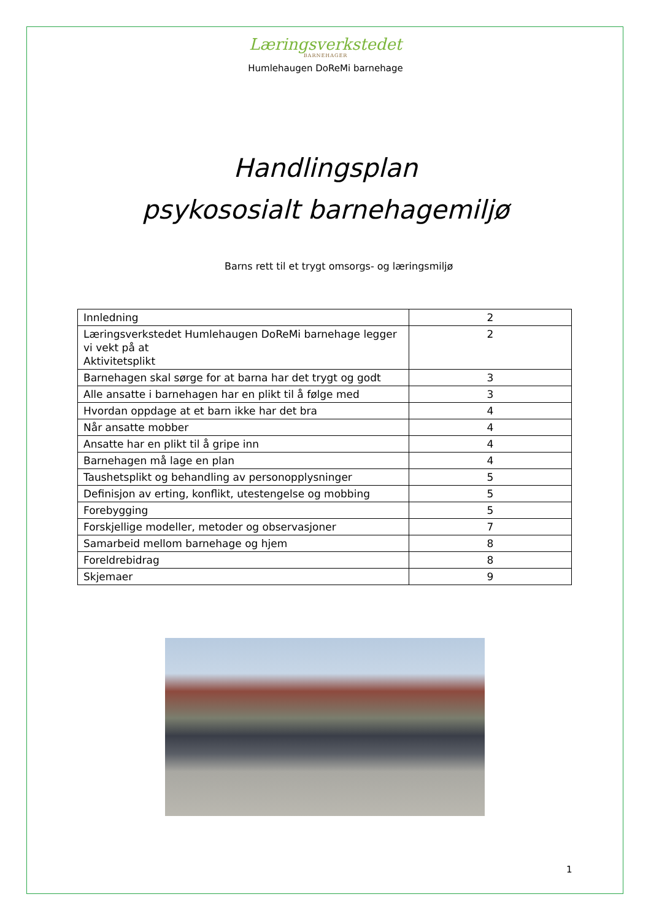Læringsverkstedet
BARNEHAGER
Humlehaugen DoReMi barnehage
Handlingsplan
psykososialt barnehagemiljø
Barns rett til et trygt omsorgs- og læringsmiljø
| Innledning | 2 |
| Læringsverkstedet Humlehaugen DoReMi barnehage legger vi vekt på at Aktivitetsplikt | 2 |
| Barnehagen skal sørge for at barna har det trygt og godt | 3 |
| Alle ansatte i barnehagen har en plikt til å følge med | 3 |
| Hvordan oppdage at et barn ikke har det bra | 4 |
| Når ansatte mobber | 4 |
| Ansatte har en plikt til å gripe inn | 4 |
| Barnehagen må lage en plan | 4 |
| Taushetsplikt og behandling av personopplysninger | 5 |
| Definisjon av erting, konflikt, utestengelse og mobbing | 5 |
| Forebygging | 5 |
| Forskjellige modeller, metoder og observasjoner | 7 |
| Samarbeid mellom barnehage og hjem | 8 |
| Foreldrebidrag | 8 |
| Skjemaer | 9 |
1